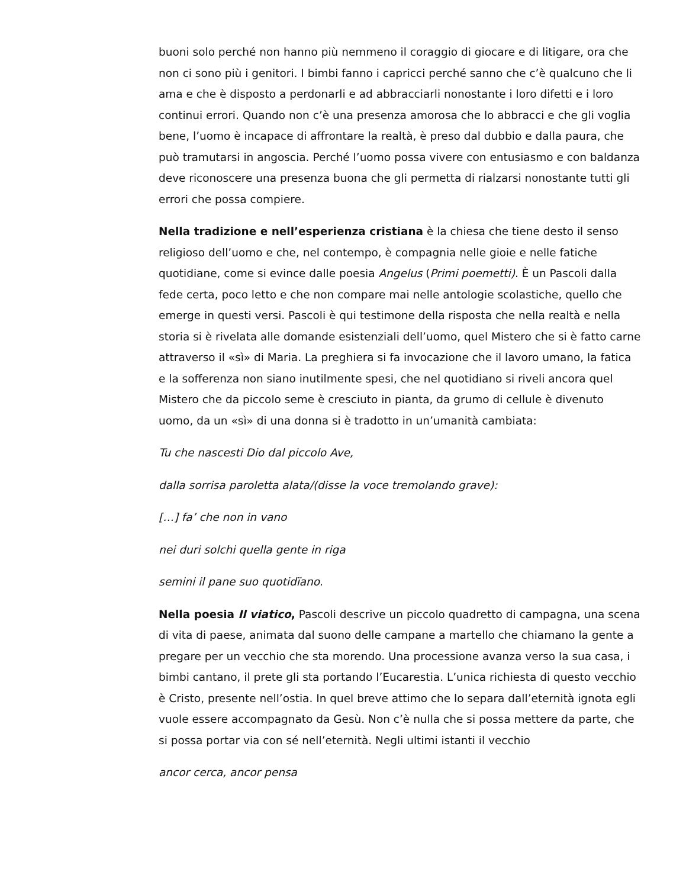buoni solo perché non hanno più nemmeno il coraggio di giocare e di litigare, ora che non ci sono più i genitori. I bimbi fanno i capricci perché sanno che c’è qualcuno che li ama e che è disposto a perdonarli e ad abbracciarli nonostante i loro difetti e i loro continui errori. Quando non c’è una presenza amorosa che lo abbracci e che gli voglia bene, l’uomo è incapace di affrontare la realtà, è preso dal dubbio e dalla paura, che può tramutarsi in angoscia. Perché l’uomo possa vivere con entusiasmo e con baldanza deve riconoscere una presenza buona che gli permetta di rialzarsi nonostante tutti gli errori che possa compiere.
Nella tradizione e nell’esperienza cristiana è la chiesa che tiene desto il senso religioso dell’uomo e che, nel contempo, è compagnia nelle gioie e nelle fatiche quotidiane, come si evince dalle poesia Angelus (Primi poemetti). È un Pascoli dalla fede certa, poco letto e che non compare mai nelle antologie scolastiche, quello che emerge in questi versi. Pascoli è qui testimone della risposta che nella realtà e nella storia si è rivelata alle domande esistenziali dell’uomo, quel Mistero che si è fatto carne attraverso il «sì» di Maria. La preghiera si fa invocazione che il lavoro umano, la fatica e la sofferenza non siano inutilmente spesi, che nel quotidiano si riveli ancora quel Mistero che da piccolo seme è cresciuto in pianta, da grumo di cellule è divenuto uomo, da un «sì» di una donna si è tradotto in un’umanità cambiata:
Tu che nascesti Dio dal piccolo Ave,
dalla sorrisa paroletta alata/(disse la voce tremolando grave):
[…] fa’ che non in vano
nei duri solchi quella gente in riga
semini il pane suo quotidïano.
Nella poesia Il viatico, Pascoli descrive un piccolo quadretto di campagna, una scena di vita di paese, animata dal suono delle campane a martello che chiamano la gente a pregare per un vecchio che sta morendo. Una processione avanza verso la sua casa, i bimbi cantano, il prete gli sta portando l’Eucarestia. L’unica richiesta di questo vecchio è Cristo, presente nell’ostia. In quel breve attimo che lo separa dall’eternità ignota egli vuole essere accompagnato da Gesù. Non c’è nulla che si possa mettere da parte, che si possa portar via con sé nell’eternità. Negli ultimi istanti il vecchio
ancor cerca, ancor pensa